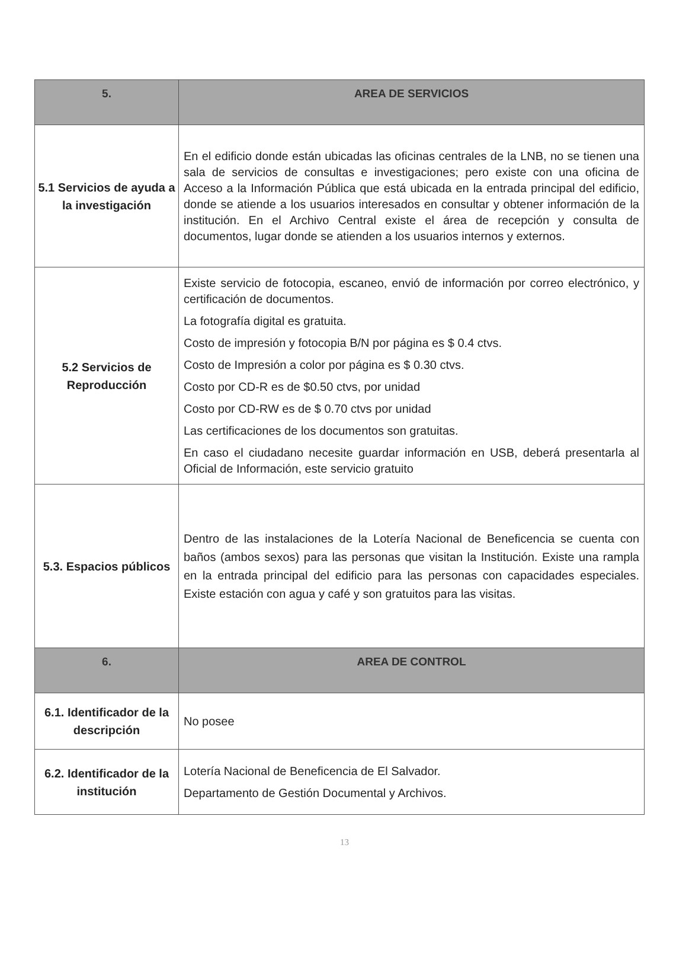| 5. | AREA DE SERVICIOS |
| --- | --- |
| 5.1 Servicios de ayuda a la investigación | En el edificio donde están ubicadas las oficinas centrales de la LNB, no se tienen una sala de servicios de consultas e investigaciones; pero existe con una oficina de Acceso a la Información Pública que está ubicada en la entrada principal del edificio, donde se atiende a los usuarios interesados en consultar y obtener información de la institución. En el Archivo Central existe el área de recepción y consulta de documentos, lugar donde se atienden a los usuarios internos y externos. |
| 5.2 Servicios de Reproducción | Existe servicio de fotocopia, escaneo, envió de información por correo electrónico, y certificación de documentos. La fotografía digital es gratuita. Costo de impresión y fotocopia B/N por página es $ 0.4 ctvs. Costo de Impresión a color por página es $ 0.30 ctvs. Costo por CD-R es de $0.50 ctvs, por unidad Costo por CD-RW es de $ 0.70 ctvs por unidad Las certificaciones de los documentos son gratuitas. En caso el ciudadano necesite guardar información en USB, deberá presentarla al Oficial de Información, este servicio gratuito |
| 5.3. Espacios públicos | Dentro de las instalaciones de la Lotería Nacional de Beneficencia se cuenta con baños (ambos sexos) para las personas que visitan la Institución. Existe una rampla en la entrada principal del edificio para las personas con capacidades especiales. Existe estación con agua y café y son gratuitos para las visitas. |
| 6. | AREA DE CONTROL |
| 6.1. Identificador de la descripción | No posee |
| 6.2. Identificador de la institución | Lotería Nacional de Beneficencia de El Salvador. Departamento de Gestión Documental y Archivos. |
13